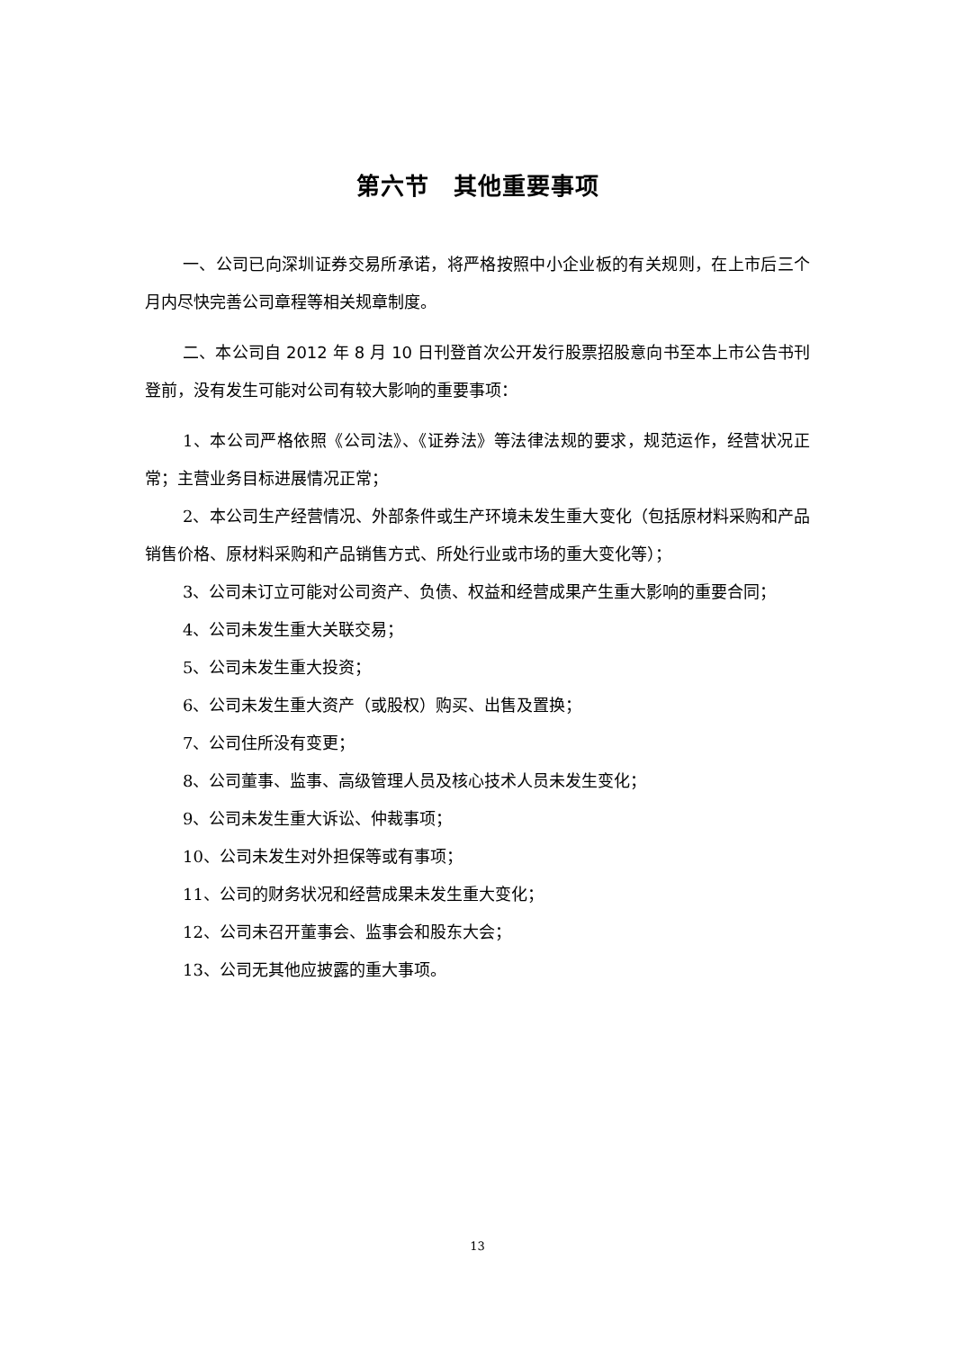第六节　其他重要事项
一、公司已向深圳证券交易所承诺，将严格按照中小企业板的有关规则，在上市后三个月内尽快完善公司章程等相关规章制度。
二、本公司自 2012 年 8 月 10 日刊登首次公开发行股票招股意向书至本上市公告书刊登前，没有发生可能对公司有较大影响的重要事项：
1、本公司严格依照《公司法》、《证券法》等法律法规的要求，规范运作，经营状况正常；主营业务目标进展情况正常；
2、本公司生产经营情况、外部条件或生产环境未发生重大变化（包括原材料采购和产品销售价格、原材料采购和产品销售方式、所处行业或市场的重大变化等）；
3、公司未订立可能对公司资产、负债、权益和经营成果产生重大影响的重要合同；
4、公司未发生重大关联交易；
5、公司未发生重大投资；
6、公司未发生重大资产（或股权）购买、出售及置换；
7、公司住所没有变更；
8、公司董事、监事、高级管理人员及核心技术人员未发生变化；
9、公司未发生重大诉讼、仲裁事项；
10、公司未发生对外担保等或有事项；
11、公司的财务状况和经营成果未发生重大变化；
12、公司未召开董事会、监事会和股东大会；
13、公司无其他应披露的重大事项。
13